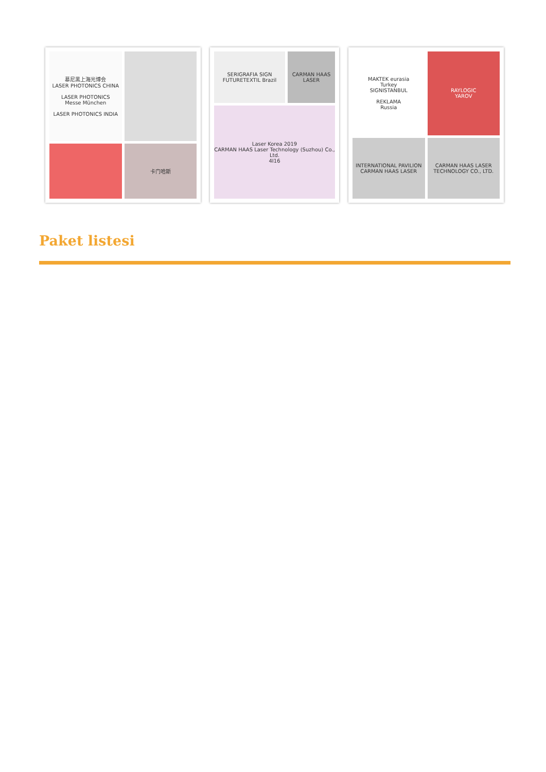慕尼黑上海光博会
LASER PHOTONICS CHINA
LASER PHOTONICS
Messe München
LASER PHOTONICS INDIA
卡门哈斯
SERIGRAFIA SIGN FUTURETEXTIL Brazil
CARMAN HAAS LASER
Laser Korea 2019
CARMAN HAAS Laser Technology (Suzhou) Co., Ltd.
4I16
MAKTEK eurasia
Turkey
SIGNISTANBUL
REKLAMA
Russia
RAYLOGIC
YAROV
INTERNATIONAL PAVILION
CARMAN HAAS LASER
CARMAN HAAS LASER TECHNOLOGY CO., LTD.
Paket listesi